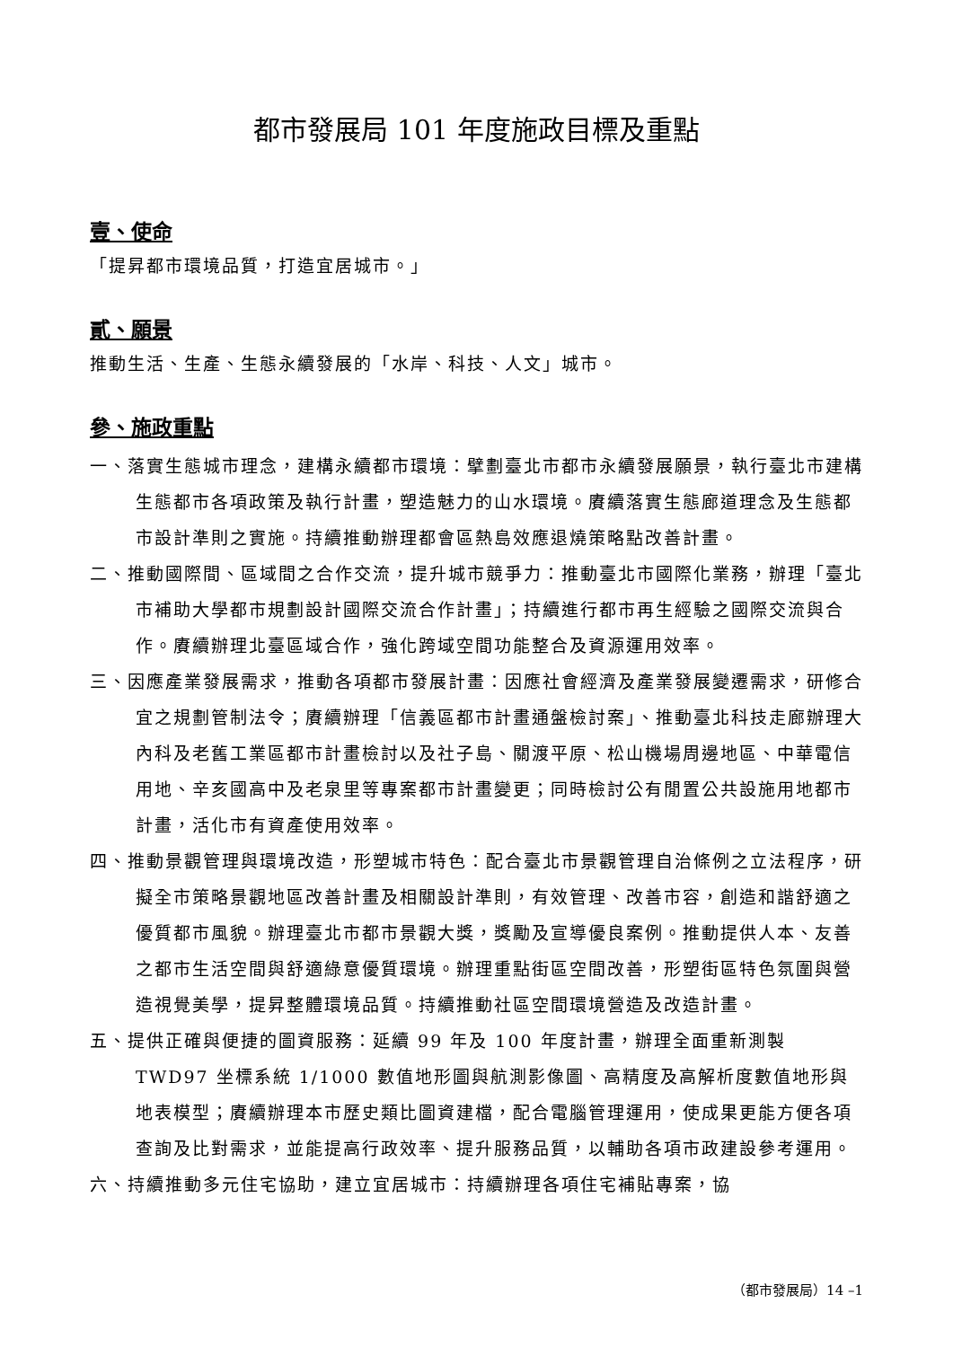都市發展局 101 年度施政目標及重點
壹、使命
「提昇都市環境品質，打造宜居城市。」
貳、願景
推動生活、生產、生態永續發展的「水岸、科技、人文」城市。
參、施政重點
一、落實生態城市理念，建構永續都市環境：擘劃臺北市都市永續發展願景，執行臺北市建構生態都市各項政策及執行計畫，塑造魅力的山水環境。賡續落實生態廊道理念及生態都市設計準則之實施。持續推動辦理都會區熱島效應退燒策略點改善計畫。
二、推動國際間、區域間之合作交流，提升城市競爭力：推動臺北市國際化業務，辦理「臺北市補助大學都市規劃設計國際交流合作計畫」；持續進行都市再生經驗之國際交流與合作。賡續辦理北臺區域合作，強化跨域空間功能整合及資源運用效率。
三、因應產業發展需求，推動各項都市發展計畫：因應社會經濟及產業發展變遷需求，研修合宜之規劃管制法令；賡續辦理「信義區都市計畫通盤檢討案」、推動臺北科技走廊辦理大內科及老舊工業區都市計畫檢討以及社子島、關渡平原、松山機場周邊地區、中華電信用地、辛亥國高中及老泉里等專案都市計畫變更；同時檢討公有閒置公共設施用地都市計畫，活化市有資產使用效率。
四、推動景觀管理與環境改造，形塑城市特色：配合臺北市景觀管理自治條例之立法程序，研擬全市策略景觀地區改善計畫及相關設計準則，有效管理、改善市容，創造和諧舒適之優質都市風貌。辦理臺北市都市景觀大獎，獎勵及宣導優良案例。推動提供人本、友善之都市生活空間與舒適綠意優質環境。辦理重點街區空間改善，形塑街區特色氛圍與營造視覺美學，提昇整體環境品質。持續推動社區空間環境營造及改造計畫。
五、提供正確與便捷的圖資服務：延續 99 年及 100 年度計畫，辦理全面重新測製 TWD97 坐標系統 1/1000 數值地形圖與航測影像圖、高精度及高解析度數值地形與地表模型；賡續辦理本市歷史類比圖資建檔，配合電腦管理運用，使成果更能方便各項查詢及比對需求，並能提高行政效率、提升服務品質，以輔助各項市政建設參考運用。
六、持續推動多元住宅協助，建立宜居城市：持續辦理各項住宅補貼專案，協
（都市發展局）14 –1